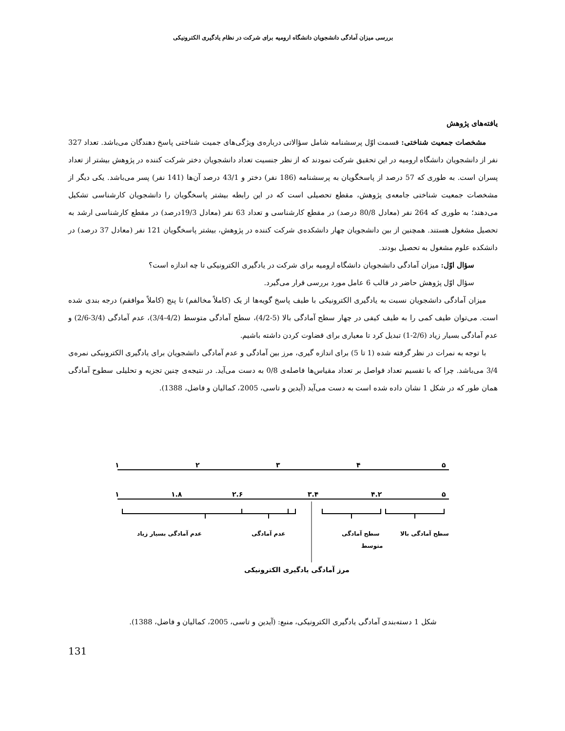بررسی میزان آمادگی دانشجویان دانشگاه ارومیه برای شرکت در نظام یادگیری الکترونیکی
یافته‌های پژوهش
مشخصات جمعیت شناختی: قسمت اوّل پرسشنامه شامل سؤالاتی درباره‌ی ویژگی‌های جمیت شناختی پاسخ دهندگان می‌باشد. تعداد 327 نفر از دانشجویان دانشگاه ارومیه در این تحقیق شرکت نمودند که از نظر جنسیت تعداد دانشجویان دختر شرکت کننده در پژوهش بیشتر از تعداد پسران است. به طوری که 57 درصد از پاسخگویان به پرسشنامه (186 نفر) دختر و 43/1 درصد آن‌ها (141 نفر) پسر می‌باشد. یکی دیگر از مشخصات جمعیت شناختی جامعه‌ی پژوهش، مقطع تحصیلی است که در این رابطه بیشتر پاسخگویان را دانشجویان کارشناسی تشکیل می‌دهند؛ به طوری که 264 نفر (معادل 80/8 درصد) در مقطع کارشناسی و تعداد 63 نفر (معادل 19/3درصد) در مقطع کارشناسی ارشد به تحصیل مشغول هستند. همچنین از بین دانشجویان چهار دانشکده‌ی شرکت کننده در پژوهش، بیشتر پاسخگویان 121 نفر (معادل 37 درصد) در دانشکده علوم مشغول به تحصیل بودند.
سؤال اوّل: میزان آمادگی دانشجویان دانشگاه ارومیه برای شرکت در یادگیری الکترونیکی تا چه اندازه است؟
سؤال اوّل پژوهش حاضر در قالب 6 عامل مورد بررسی قرار می‌گیرد.
میزان آمادگی دانشجویان نسبت به یادگیری الکترونیکی با طیف پاسخ گویه‌ها از یک (کاملاً مخالفم) تا پنج (کاملاً موافقم) درجه بندی شده است. می‌توان طیف کمی را به طیف کیفی در چهار سطح آمادگی بالا (5-4/2)، سطح آمادگی متوسط (4/2-3/4)، عدم آمادگی (3/4-2/6) و عدم آمادگی بسیار زیاد (2/6-1) تبدیل کرد تا معیاری برای قضاوت کردن داشته باشیم.
با توجه به نمرات در نظر گرفته شده (1 تا 5) برای اندازه گیری، مرز بین آمادگی و عدم آمادگی دانشجویان برای یادگیری الکترونیکی نمره‌ی 3/4 می‌باشد. چرا که با تقسیم تعداد فواصل بر تعداد مقیاس‌ها فاصله‌ی 0/8 به دست می‌آید. در نتیجه‌ی چنین تجزیه و تحلیلی سطوح آمادگی همان طور که در شکل 1 نشان داده شده است به دست می‌آید (آیدین و تاسی، 2005، کمالیان و فاضل، 1388).
۱
۲
۳
۴
۵
۱
۱.۸
۲.۶
۳.۴
۴.۲
۵
عدم آمادگی بسیار زیاد
عدم آمادگی
سطح آمادگی
سطح آمادگی بالا
متوسط
مرز آمادگی یادگیری الکترونیکی
شکل 1 دسته‌بندی آمادگی یادگیری الکترونیکی، منبع: (آیدین و تاسی، 2005، کمالیان و فاضل، 1388).
131